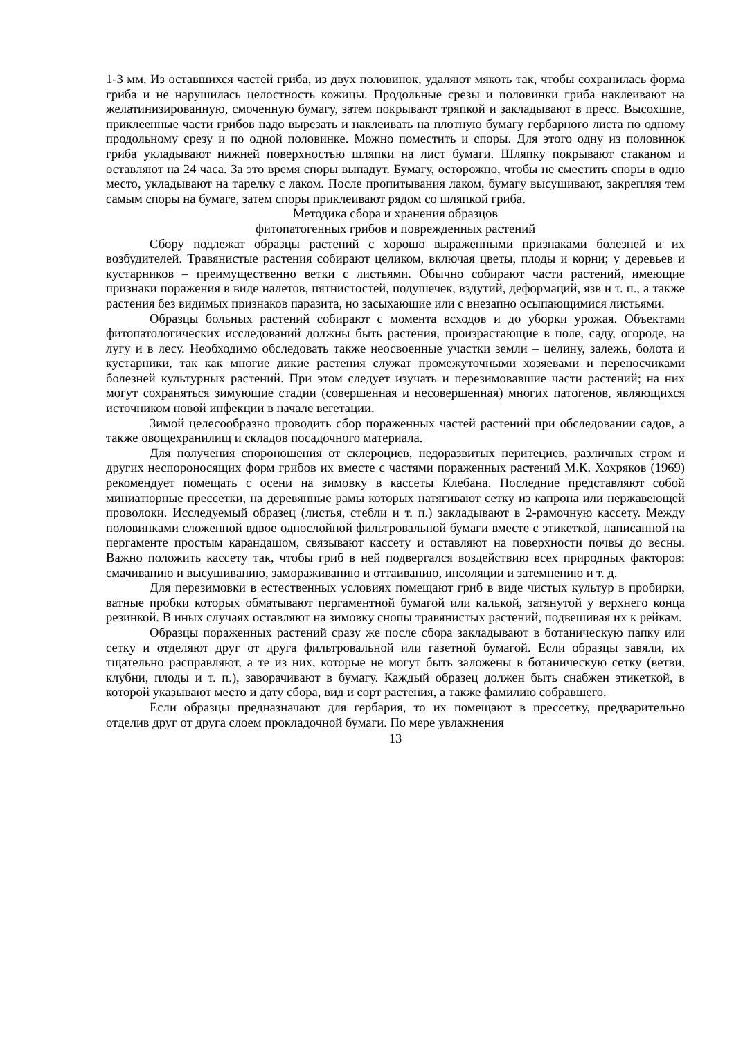1-3 мм. Из оставшихся частей гриба, из двух половинок, удаляют мякоть так, чтобы сохранилась форма гриба и не нарушилась целостность кожицы. Продольные срезы и половинки гриба наклеивают на желатинизированную, смоченную бумагу, затем покрывают тряпкой и закладывают в пресс. Высохшие, приклеенные части грибов надо вырезать и наклеивать на плотную бумагу гербарного листа по одному продольному срезу и по одной половинке. Можно поместить и споры. Для этого одну из половинок гриба укладывают нижней поверхностью шляпки на лист бумаги. Шляпку покрывают стаканом и оставляют на 24 часа. За это время споры выпадут. Бумагу, осторожно, чтобы не сместить споры в одно место, укладывают на тарелку с лаком. После пропитывания лаком, бумагу высушивают, закрепляя тем самым споры на бумаге, затем споры приклеивают рядом со шляпкой гриба.
Методика сбора и хранения образцов
фитопатогенных грибов и поврежденных растений
Сбору подлежат образцы растений с хорошо выраженными признаками болезней и их возбудителей. Травянистые растения собирают целиком, включая цветы, плоды и корни; у деревьев и кустарников – преимущественно ветки с листьями. Обычно собирают части растений, имеющие признаки поражения в виде налетов, пятнистостей, подушечек, вздутий, деформаций, язв и т. п., а также растения без видимых признаков паразита, но засыхающие или с внезапно осыпающимися листьями.
Образцы больных растений собирают с момента всходов и до уборки урожая. Объектами фитопатологических исследований должны быть растения, произрастающие в поле, саду, огороде, на лугу и в лесу. Необходимо обследовать также неосвоенные участки земли – целину, залежь, болота и кустарники, так как многие дикие растения служат промежуточными хозяевами и переносчиками болезней культурных растений. При этом следует изучать и перезимовавшие части растений; на них могут сохраняться зимующие стадии (совершенная и несовершенная) многих патогенов, являющихся источником новой инфекции в начале вегетации.
Зимой целесообразно проводить сбор пораженных частей растений при обследовании садов, а также овощехранилищ и складов посадочного материала.
Для получения спороношения от склероциев, недоразвитых перитециев, различных стром и других неспороносящих форм грибов их вместе с частями пораженных растений М.К. Хохряков (1969) рекомендует помещать с осени на зимовку в кассеты Клебана. Последние представляют собой миниатюрные прессетки, на деревянные рамы которых натягивают сетку из капрона или нержавеющей проволоки. Исследуемый образец (листья, стебли и т. п.) закладывают в 2-рамочную кассету. Между половинками сложенной вдвое однослойной фильтровальной бумаги вместе с этикеткой, написанной на пергаменте простым карандашом, связывают кассету и оставляют на поверхности почвы до весны. Важно положить кассету так, чтобы гриб в ней подвергался воздействию всех природных факторов: смачиванию и высушиванию, замораживанию и оттаиванию, инсоляции и затемнению и т. д.
Для перезимовки в естественных условиях помещают гриб в виде чистых культур в пробирки, ватные пробки которых обматывают пергаментной бумагой или калькой, затянутой у верхнего конца резинкой. В иных случаях оставляют на зимовку снопы травянистых растений, подвешивая их к рейкам.
Образцы пораженных растений сразу же после сбора закладывают в ботаническую папку или сетку и отделяют друг от друга фильтровальной или газетной бумагой. Если образцы завяли, их тщательно расправляют, а те из них, которые не могут быть заложены в ботаническую сетку (ветви, клубни, плоды и т. п.), заворачивают в бумагу. Каждый образец должен быть снабжен этикеткой, в которой указывают место и дату сбора, вид и сорт растения, а также фамилию собравшего.
Если образцы предназначают для гербария, то их помещают в прессетку, предварительно отделив друг от друга слоем прокладочной бумаги. По мере увлажнения
13